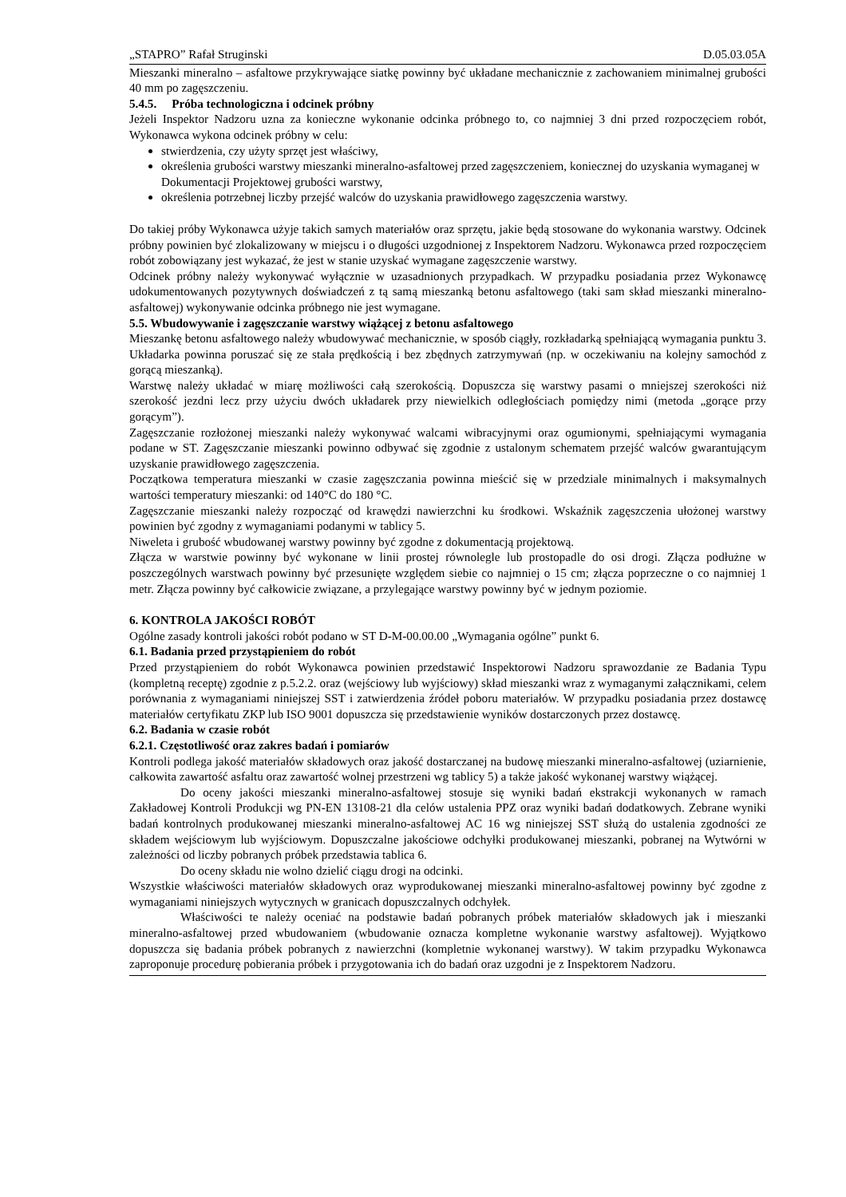„STAPRO” Rafał Struginski D.05.03.05A
Mieszanki mineralno – asfaltowe przykrywające siatkę powinny być układane mechanicznie z zachowaniem minimalnej grubości 40 mm po zagęszczeniu.
5.4.5. Próba technologiczna i odcinek próbny
Jeżeli Inspektor Nadzoru uzna za konieczne wykonanie odcinka próbnego to, co najmniej 3 dni przed rozpoczęciem robót, Wykonawca wykona odcinek próbny w celu:
stwierdzenia, czy użyty sprzęt jest właściwy,
określenia grubości warstwy mieszanki mineralno-asfaltowej przed zagęszczeniem, koniecznej do uzyskania wymaganej w Dokumentacji Projektowej grubości warstwy,
określenia potrzebnej liczby przejść walców do uzyskania prawidłowego zagęszczenia warstwy.
Do takiej próby Wykonawca użyje takich samych materiałów oraz sprzętu, jakie będą stosowane do wykonania warstwy. Odcinek próbny powinien być zlokalizowany w miejscu i o długości uzgodnionej z Inspektorem Nadzoru. Wykonawca przed rozpoczęciem robót zobowiązany jest wykazać, że jest w stanie uzyskać wymagane zagęszczenie warstwy.
Odcinek próbny należy wykonywać wyłącznie w uzasadnionych przypadkach. W przypadku posiadania przez Wykonawcę udokumentowanych pozytywnych doświadczeń z tą samą mieszanką betonu asfaltowego (taki sam skład mieszanki mineralno-asfaltowej) wykonywanie odcinka próbnego nie jest wymagane.
5.5. Wbudowywanie i zagęszczanie warstwy wiążącej z betonu asfaltowego
Mieszankę betonu asfaltowego należy wbudowywać mechanicznie, w sposób ciągły, rozkładarką spełniającą wymagania punktu 3. Układarka powinna poruszać się ze stała prędkością i bez zbędnych zatrzymywań (np. w oczekiwaniu na kolejny samochód z gorącą mieszanką).
Warstwę należy układać w miarę możliwości całą szerokością. Dopuszcza się warstwy pasami o mniejszej szerokości niż szerokość jezdni lecz przy użyciu dwóch układarek przy niewielkich odległościach pomiędzy nimi (metoda „gorące przy gorącym”).
Zagęszczanie rozłożonej mieszanki należy wykonywać walcami wibracyjnymi oraz ogumionymi, spełniającymi wymagania podane w ST. Zagęszczanie mieszanki powinno odbywać się zgodnie z ustalonym schematem przejść walców gwarantującym uzyskanie prawidłowego zagęszczenia.
Początkowa temperatura mieszanki w czasie zagęszczania powinna mieścić się w przedziale minimalnych i maksymalnych wartości temperatury mieszanki: od 140°C do 180 °C.
Zagęszczanie mieszanki należy rozpocząć od krawędzi nawierzchni ku środkowi. Wskaźnik zagęszczenia ułożonej warstwy powinien być zgodny z wymaganiami podanymi w tablicy 5.
Niweleta i grubość wbudowanej warstwy powinny być zgodne z dokumentacją projektową.
Złącza w warstwie powinny być wykonane w linii prostej równolegle lub prostopadle do osi drogi. Złącza podłużne w poszczególnych warstwach powinny być przesunięte względem siebie co najmniej o 15 cm; złącza poprzeczne o co najmniej 1 metr. Złącza powinny być całkowicie związane, a przylegające warstwy powinny być w jednym poziomie.
6. KONTROLA JAKOŚCI ROBÓT
Ogólne zasady kontroli jakości robót podano w ST D-M-00.00.00 „Wymagania ogólne” punkt 6.
6.1. Badania przed przystąpieniem do robót
Przed przystąpieniem do robót Wykonawca powinien przedstawić Inspektorowi Nadzoru sprawozdanie ze Badania Typu (kompletną receptę) zgodnie z p.5.2.2. oraz (wejściowy lub wyjściowy) skład mieszanki wraz z wymaganymi załącznikami, celem porównania z wymaganiami niniejszej SST i zatwierdzenia źródeł poboru materiałów. W przypadku posiadania przez dostawcę materiałów certyfikatu ZKP lub ISO 9001 dopuszcza się przedstawienie wyników dostarczonych przez dostawcę.
6.2. Badania w czasie robót
6.2.1. Częstotliwość oraz zakres badań i pomiarów
Kontroli podlega jakość materiałów składowych oraz jakość dostarczanej na budowę mieszanki mineralno-asfaltowej (uziarnienie, całkowita zawartość asfaltu oraz zawartość wolnej przestrzeni wg tablicy 5) a także jakość wykonanej warstwy wiążącej.
Do oceny jakości mieszanki mineralno-asfaltowej stosuje się wyniki badań ekstrakcji wykonanych w ramach Zakładowej Kontroli Produkcji wg PN-EN 13108-21 dla celów ustalenia PPZ oraz wyniki badań dodatkowych. Zebrane wyniki badań kontrolnych produkowanej mieszanki mineralno-asfaltowej AC 16 wg niniejszej SST służą do ustalenia zgodności ze składem wejściowym lub wyjściowym. Dopuszczalne jakościowe odchyłki produkowanej mieszanki, pobranej na Wytwórni w zależności od liczby pobranych próbek przedstawia tablica 6.
Do oceny składu nie wolno dzielić ciągu drogi na odcinki.
Wszystkie właściwości materiałów składowych oraz wyprodukowanej mieszanki mineralno-asfaltowej powinny być zgodne z wymaganiami niniejszych wytycznych w granicach dopuszczalnych odchyłek.
Właściwości te należy oceniać na podstawie badań pobranych próbek materiałów składowych jak i mieszanki mineralno-asfaltowej przed wbudowaniem (wbudowanie oznacza kompletne wykonanie warstwy asfaltowej). Wyjątkowo dopuszcza się badania próbek pobranych z nawierzchni (kompletnie wykonanej warstwy). W takim przypadku Wykonawca zaproponuje procedurę pobierania próbek i przygotowania ich do badań oraz uzgodni je z Inspektorem Nadzoru.